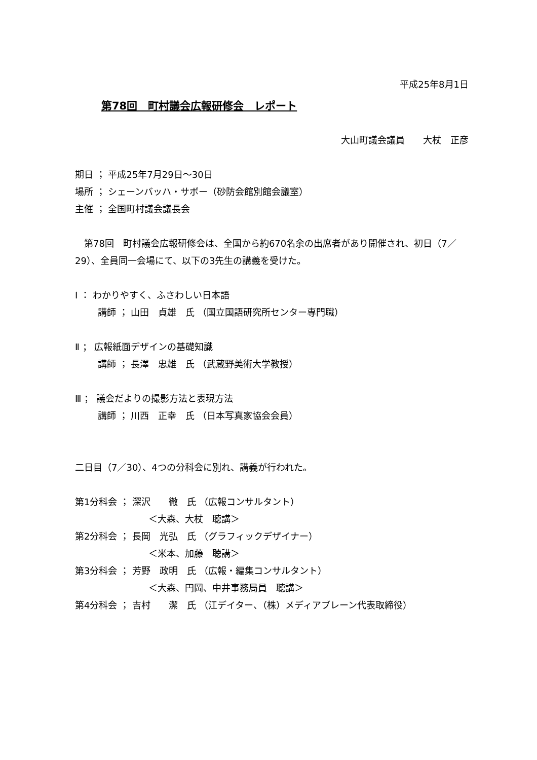平成25年8月1日
第78回　町村議会広報研修会　レポート
大山町議会議員　　大杖　正彦
期日 ； 平成25年7月29日～30日
場所 ； シェーンバッハ・サボー（砂防会館別館会議室）
主催 ； 全国町村議会議長会
　第78回　町村議会広報研修会は、全国から約670名余の出席者があり開催され、初日（7／29）、全員同一会場にて、以下の3先生の講義を受けた。
Ⅰ ： わかりやすく、ふさわしい日本語
講師 ； 山田　貞雄　氏 （国立国語研究所センター専門職）
Ⅱ ； 広報紙面デザインの基礎知識
講師 ； 長澤　忠雄　氏 （武蔵野美術大学教授）
Ⅲ ； 議会だよりの撮影方法と表現方法
講師 ； 川西　正幸　氏 （日本写真家協会会員）
二日目（7／30）、4つの分科会に別れ、講義が行われた。
第1分科会 ； 深沢　　徹　氏 （広報コンサルタント）
＜大森、大杖　聴講＞
第2分科会 ； 長岡　光弘　氏 （グラフィックデザイナー）
＜米本、加藤　聴講＞
第3分科会 ； 芳野　政明　氏 （広報・編集コンサルタント）
＜大森、円岡、中井事務局員　聴講＞
第4分科会 ； 吉村　　潔　氏 （江デイター、（株）メディアブレーン代表取締役）